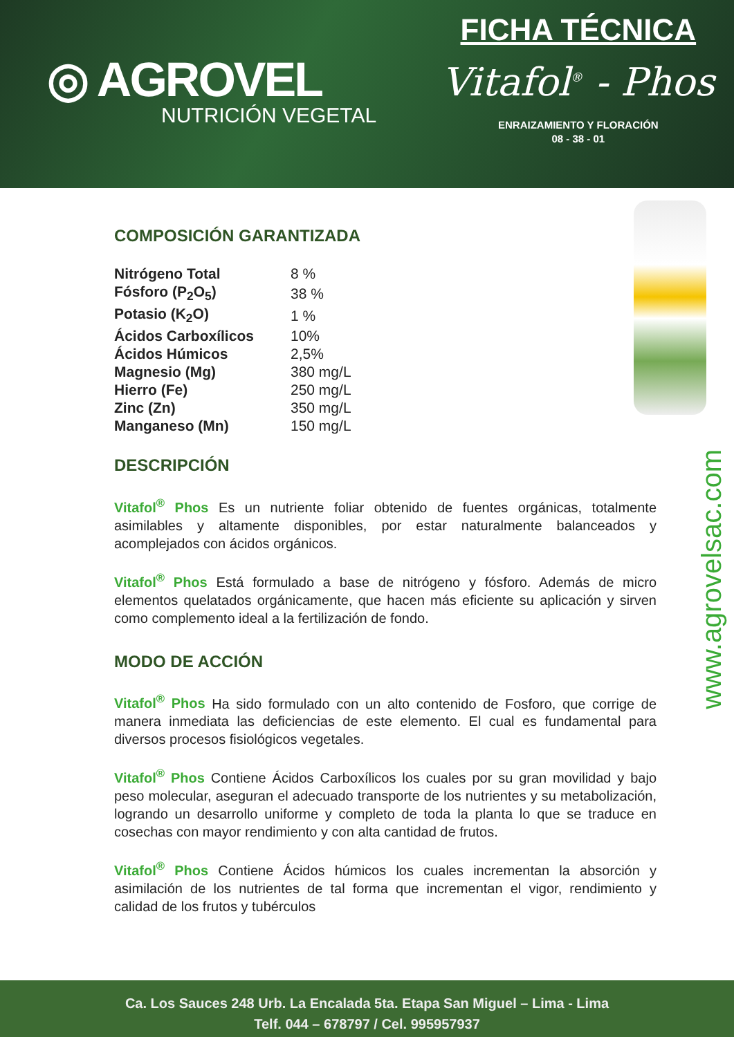◎ AGROVEL
NUTRICIÓN VEGETAL
FICHA TÉCNICA
Vitafol<sup>®</sup> - Phos
ENRAIZAMIENTO Y FLORACIÓN
08 - 38 - 01
www.agrovelsac.com
COMPOSICIÓN GARANTIZADA
| Nitrógeno Total | 8 % |
| Fósforo (P<sub>2</sub>O<sub>5</sub>) | 38 % |
| Potasio (K<sub>2</sub>O) | 1 % |
| Ácidos Carboxílicos | 10% |
| Ácidos Húmicos | 2,5% |
| Magnesio (Mg) | 380 mg/L |
| Hierro (Fe) | 250 mg/L |
| Zinc (Zn) | 350 mg/L |
| Manganeso (Mn) | 150 mg/L |
DESCRIPCIÓN
Vitafol<sup>®</sup> Phos Es un nutriente foliar obtenido de fuentes orgánicas, totalmente asimilables y altamente disponibles, por estar naturalmente balanceados y acomplejados con ácidos orgánicos.
Vitafol<sup>®</sup> Phos Está formulado a base de nitrógeno y fósforo. Además de micro elementos quelatados orgánicamente, que hacen más eficiente su aplicación y sirven como complemento ideal a la fertilización de fondo.
MODO DE ACCIÓN
Vitafol<sup>®</sup> Phos Ha sido formulado con un alto contenido de Fosforo, que corrige de manera inmediata las deficiencias de este elemento. El cual es fundamental para diversos procesos fisiológicos vegetales.
Vitafol<sup>®</sup> Phos Contiene Ácidos Carboxílicos los cuales por su gran movilidad y bajo peso molecular, aseguran el adecuado transporte de los nutrientes y su metabolización, logrando un desarrollo uniforme y completo de toda la planta lo que se traduce en cosechas con mayor rendimiento y con alta cantidad de frutos.
Vitafol<sup>®</sup> Phos Contiene Ácidos húmicos los cuales incrementan la absorción y asimilación de los nutrientes de tal forma que incrementan el vigor, rendimiento y calidad de los frutos y tubérculos
Ca. Los Sauces 248 Urb. La Encalada 5ta. Etapa San Miguel – Lima - Lima
Telf. 044 – 678797 / Cel. 995957937